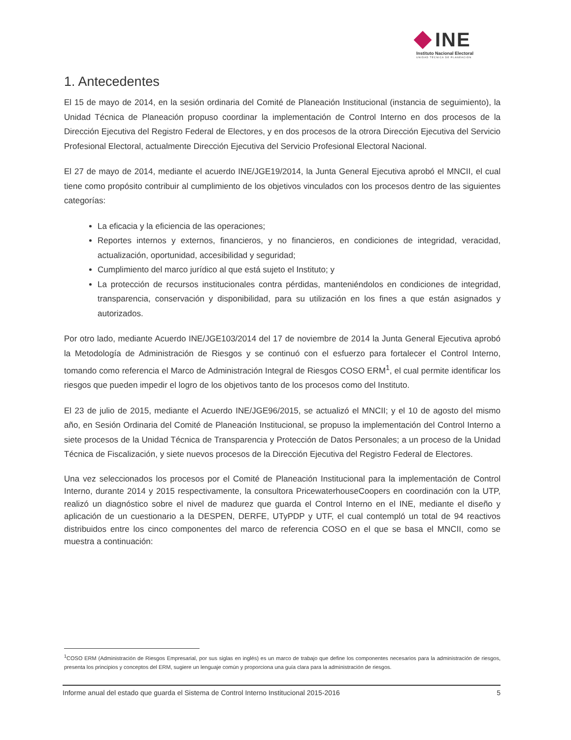INE
Instituto Nacional Electoral
UNIDAD TÉCNICA DE PLANEACIÓN
1. Antecedentes
El 15 de mayo de 2014, en la sesión ordinaria del Comité de Planeación Institucional (instancia de seguimiento), la Unidad Técnica de Planeación propuso coordinar la implementación de Control Interno en dos procesos de la Dirección Ejecutiva del Registro Federal de Electores, y en dos procesos de la otrora Dirección Ejecutiva del Servicio Profesional Electoral, actualmente Dirección Ejecutiva del Servicio Profesional Electoral Nacional.
El 27 de mayo de 2014, mediante el acuerdo INE/JGE19/2014, la Junta General Ejecutiva aprobó el MNCII, el cual tiene como propósito contribuir al cumplimiento de los objetivos vinculados con los procesos dentro de las siguientes categorías:
La eficacia y la eficiencia de las operaciones;
Reportes internos y externos, financieros, y no financieros, en condiciones de integridad, veracidad, actualización, oportunidad, accesibilidad y seguridad;
Cumplimiento del marco jurídico al que está sujeto el Instituto; y
La protección de recursos institucionales contra pérdidas, manteniéndolos en condiciones de integridad, transparencia, conservación y disponibilidad, para su utilización en los fines a que están asignados y autorizados.
Por otro lado, mediante Acuerdo INE/JGE103/2014 del 17 de noviembre de 2014 la Junta General Ejecutiva aprobó la Metodología de Administración de Riesgos y se continuó con el esfuerzo para fortalecer el Control Interno, tomando como referencia el Marco de Administración Integral de Riesgos COSO ERM<sup>1</sup>, el cual permite identificar los riesgos que pueden impedir el logro de los objetivos tanto de los procesos como del Instituto.
El 23 de julio de 2015, mediante el Acuerdo INE/JGE96/2015, se actualizó el MNCII; y el 10 de agosto del mismo año, en Sesión Ordinaria del Comité de Planeación Institucional, se propuso la implementación del Control Interno a siete procesos de la Unidad Técnica de Transparencia y Protección de Datos Personales; a un proceso de la Unidad Técnica de Fiscalización, y siete nuevos procesos de la Dirección Ejecutiva del Registro Federal de Electores.
Una vez seleccionados los procesos por el Comité de Planeación Institucional para la implementación de Control Interno, durante 2014 y 2015 respectivamente, la consultora PricewaterhouseCoopers en coordinación con la UTP, realizó un diagnóstico sobre el nivel de madurez que guarda el Control Interno en el INE, mediante el diseño y aplicación de un cuestionario a la DESPEN, DERFE, UTyPDP y UTF, el cual contempló un total de 94 reactivos distribuidos entre los cinco componentes del marco de referencia COSO en el que se basa el MNCII, como se muestra a continuación:
<sup>1</sup> COSO ERM (Administración de Riesgos Empresarial, por sus siglas en inglés) es un marco de trabajo que define los componentes necesarios para la administración de riesgos, presenta los principios y conceptos del ERM, sugiere un lenguaje común y proporciona una guía clara para la administración de riesgos.
Informe anual del estado que guarda el Sistema de Control Interno Institucional 2015-2016 5